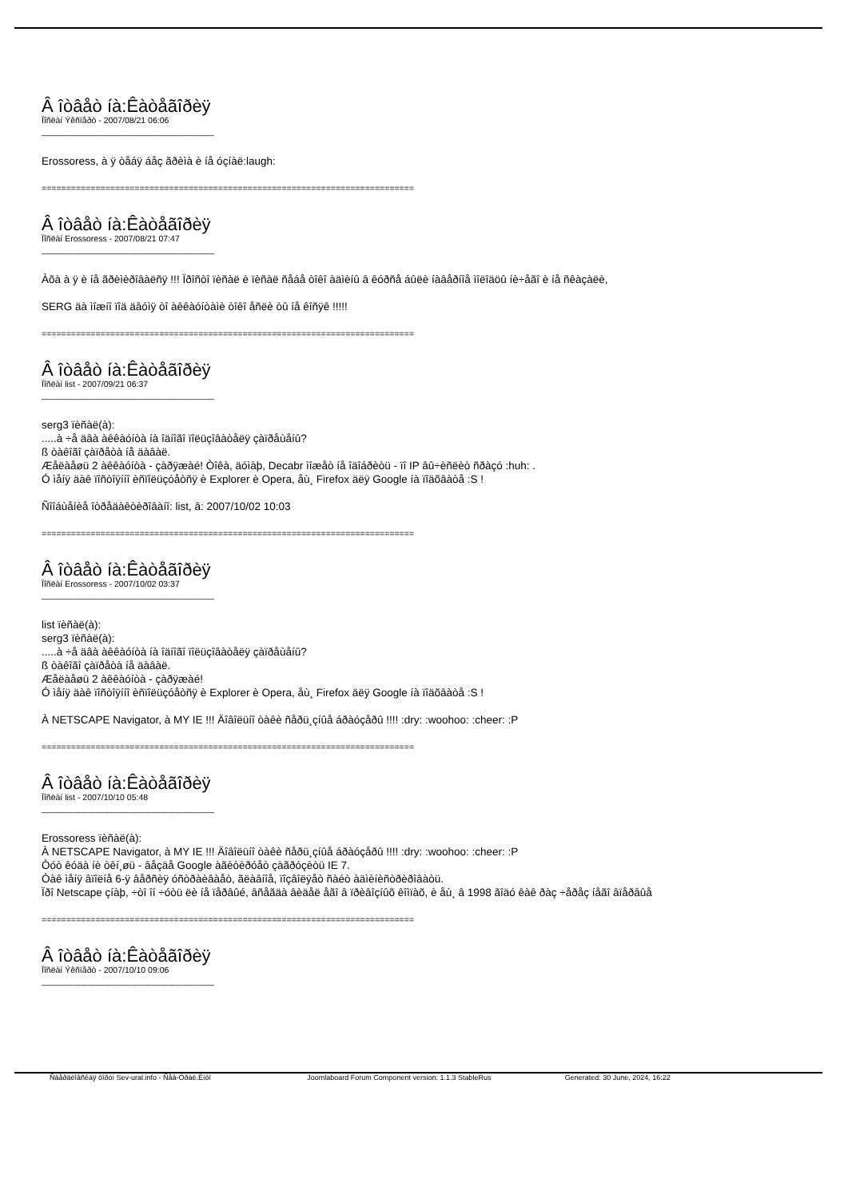Â îòâåò íà:Êàòåãîðèÿ
Ïîñëàí Ýêñïåðò - 2007/08/21 06:06
_____________________________________
Erossoress, à ÿ òåáÿ áåç ãðèìà è íå óçíàë:laugh:
============================================================================
Â îòâåò íà:Êàòåãîðèÿ
Ïîñëàí Erossoress - 2007/08/21 07:47
_____________________________________
Àõà à ÿ è íå ãðèìèðîâàëñÿ !!! Ïðîñòî ïèñàë è ïèñàë ñåáå òîêî àäìèíû â êóðñå áûëè íàâåðíîå ìîëîäöû íè÷åãî è íå ñêàçàëè,
SERG äà ìîæíî ïîä äâóìÿ òî àêêàóíòàìè òîêî åñëè òû íå êîñÿê !!!!!
============================================================================
Â îòâåò íà:Êàòåãîðèÿ
Ïîñëàí list - 2007/09/21 06:37
_____________________________________
serg3 ïèñàë(à):
.....à ÷å äâà àêêàóíòà íà îäíîãî ïîëüçîâàòåëÿ çàïðåùåíû?
ß òàêîãî çàïðåòà íå äàâàë.
Æåëàåøü 2 àêêàóíòà - çàðÿæàé! Òîêà, äóìàþ, Decabr ìîæåò íå îäîáðèòü - ïî IP âû÷èñëèò ñðàçó :huh: .
Ó ìåíÿ äàê ïîñòîÿííî èñïîëüçóåòñÿ è Explorer è Opera, åù¸ Firefox äëÿ Google íà ïîäõâàòå :S !
Ñîîáùåíèå îòðåäàêòèðîâàíî: list, â: 2007/10/02 10:03
============================================================================
Â îòâåò íà:Êàòåãîðèÿ
Ïîñëàí Erossoress - 2007/10/02 03:37
_____________________________________
list ïèñàë(à):
serg3 ïèñàë(à):
.....à ÷å äâà àêêàóíòà íà îäíîãî ïîëüçîâàòåëÿ çàïðåùåíû?
ß òàêîãî çàïðåòà íå äàâàë.
Æåëàåøü 2 àêêàóíòà - çàðÿæàé!
Ó ìåíÿ äàê ïîñòîÿííî èñïîëüçóåòñÿ è Explorer è Opera, åù¸ Firefox äëÿ Google íà ïîäõâàòå :S !
À NETSCAPE Navigator, à MY IE !!! Äîâîëüíî òàêè ñåðü¸çíûå áðàóçåðû !!!! :dry: :woohoo: :cheer: :P
============================================================================
Â îòâåò íà:Êàòåãîðèÿ
Ïîñëàí list - 2007/10/10 05:48
_____________________________________
Erossoress ïèñàë(à):
À NETSCAPE Navigator, à MY IE !!! Äîâîëüíî òàêè ñåðü¸çíûå áðàóçåðû !!!! :dry: :woohoo: :cheer: :P
Òóò êóäà íè òêí¸øü - âåçäå Google àãèòèðóåò çàãðóçèòü IE 7.
Òàê ìåíÿ âïîëíå 6-ÿ âåðñèÿ óñòðàèâàåò, ãëàâíîå, ïîçâîëÿåò ñàéò àäìèíèñòðèðîâàòü.
Ïðî Netscape çíàþ, ÷òî îí ÷óòü ëè íå ïåðâûé, âñåãäà âèäåë åãî â ïðèâîçíûõ êîìïàõ, è åù¸ â 1998 ãîäó êàê ðàç ÷åðåç íåãî âïåðâûå
============================================================================
Â îòâåò íà:Êàòåãîðèÿ
Ïîñëàí Ýêñïåðò - 2007/10/10 09:06
_____________________________________
Ñâåðäëîâñêàÿ ôîðóì Sev-ural.info - Ñåâ-Óðàë.Èíôî Joomlaboard Forum Component version: 1.1.3 StableRus Generated: 30 June, 2024, 16:22